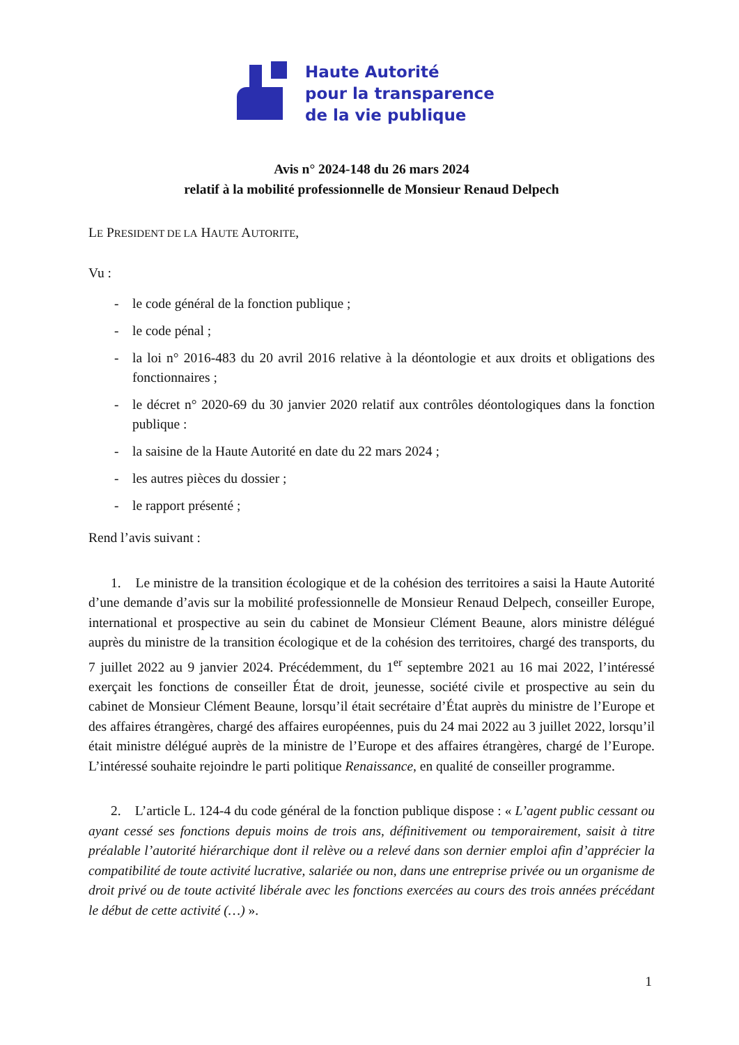Haute Autorité
pour la transparence
de la vie publique
Avis n° 2024-148 du 26 mars 2024
relatif à la mobilité professionnelle de Monsieur Renaud Delpech
LE PRESIDENT DE LA HAUTE AUTORITE,
Vu :
- le code général de la fonction publique ;
- le code pénal ;
- la loi n° 2016-483 du 20 avril 2016 relative à la déontologie et aux droits et obligations des fonctionnaires ;
- le décret n° 2020-69 du 30 janvier 2020 relatif aux contrôles déontologiques dans la fonction publique :
- la saisine de la Haute Autorité en date du 22 mars 2024 ;
- les autres pièces du dossier ;
- le rapport présenté ;
Rend l’avis suivant :
1. Le ministre de la transition écologique et de la cohésion des territoires a saisi la Haute Autorité d’une demande d’avis sur la mobilité professionnelle de Monsieur Renaud Delpech, conseiller Europe, international et prospective au sein du cabinet de Monsieur Clément Beaune, alors ministre délégué auprès du ministre de la transition écologique et de la cohésion des territoires, chargé des transports, du 7 juillet 2022 au 9 janvier 2024. Précédemment, du 1<sup>er</sup> septembre 2021 au 16 mai 2022, l’intéressé exerçait les fonctions de conseiller État de droit, jeunesse, société civile et prospective au sein du cabinet de Monsieur Clément Beaune, lorsqu’il était secrétaire d’État auprès du ministre de l’Europe et des affaires étrangères, chargé des affaires européennes, puis du 24 mai 2022 au 3 juillet 2022, lorsqu’il était ministre délégué auprès de la ministre de l’Europe et des affaires étrangères, chargé de l’Europe. L’intéressé souhaite rejoindre le parti politique Renaissance, en qualité de conseiller programme.
2. L’article L. 124-4 du code général de la fonction publique dispose : « L’agent public cessant ou ayant cessé ses fonctions depuis moins de trois ans, définitivement ou temporairement, saisit à titre préalable l’autorité hiérarchique dont il relève ou a relevé dans son dernier emploi afin d’apprécier la compatibilité de toute activité lucrative, salariée ou non, dans une entreprise privée ou un organisme de droit privé ou de toute activité libérale avec les fonctions exercées au cours des trois années précédant le début de cette activité (…) ».
1